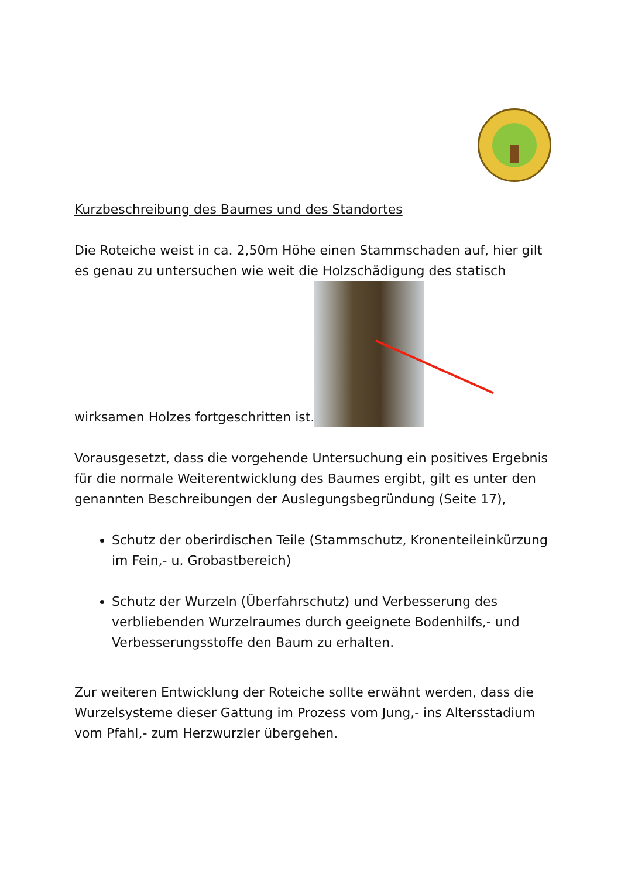Kurzbeschreibung des Baumes und des Standortes
Die Roteiche weist in ca. 2,50m Höhe einen Stammschaden auf, hier gilt es genau zu untersuchen wie weit die Holzschädigung des statisch
wirksamen Holzes fortgeschritten ist.
Vorausgesetzt, dass die vorgehende Untersuchung ein positives Ergebnis für die normale Weiterentwicklung des Baumes ergibt, gilt es unter den genannten Beschreibungen der Auslegungsbegründung (Seite 17),
Schutz der oberirdischen Teile (Stammschutz, Kronenteileinkürzung im Fein,- u. Grobastbereich)
Schutz der Wurzeln (Überfahrschutz) und Verbesserung des verbliebenden Wurzelraumes durch geeignete Bodenhilfs,- und Verbesserungsstoffe den Baum zu erhalten.
Zur weiteren Entwicklung der Roteiche sollte erwähnt werden, dass die Wurzelsysteme dieser Gattung im Prozess vom Jung,- ins Altersstadium vom Pfahl,- zum Herzwurzler übergehen.